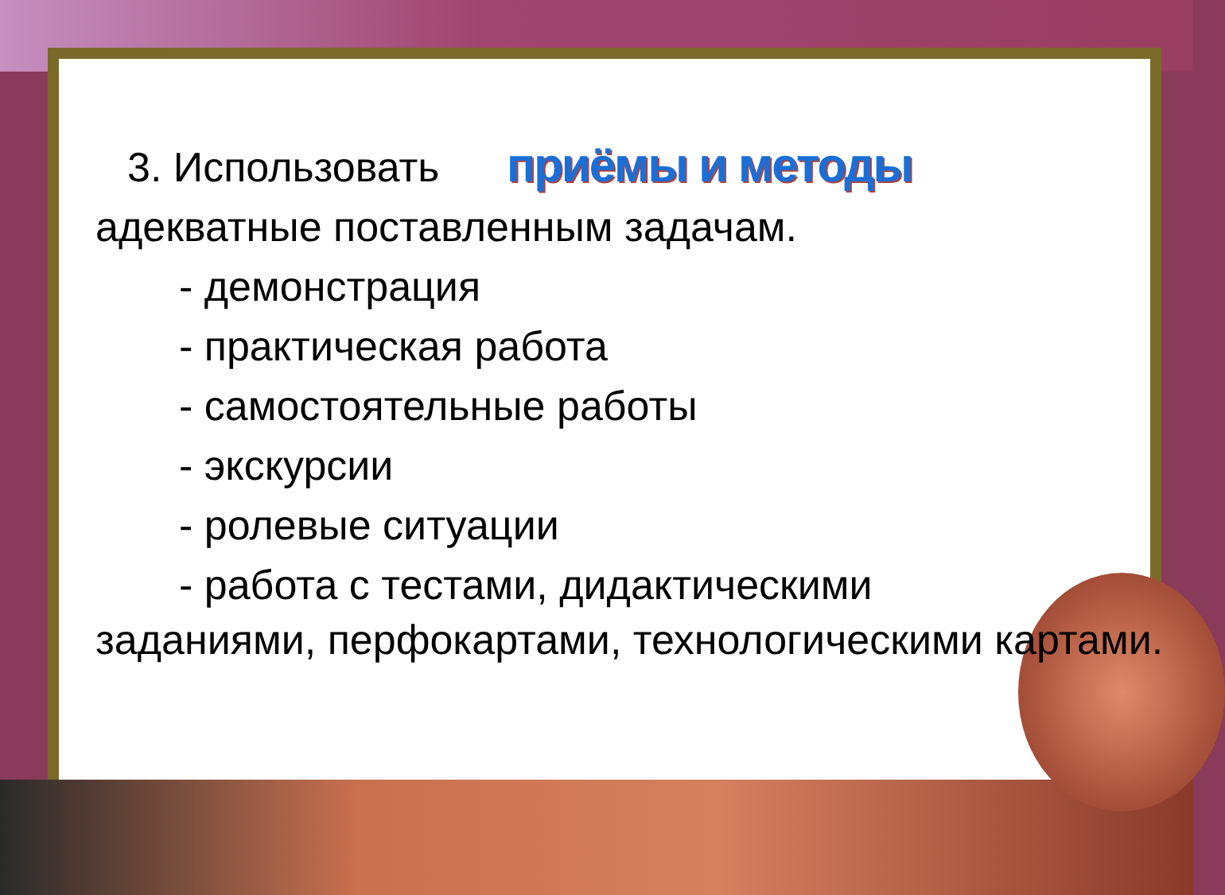3. Использовать приёмы и методы
адекватные поставленным задачам.
- демонстрация
- практическая работа
- самостоятельные работы
- экскурсии
- ролевые ситуации
- работа с тестами, дидактическими
заданиями, перфокартами, технологическими картами.